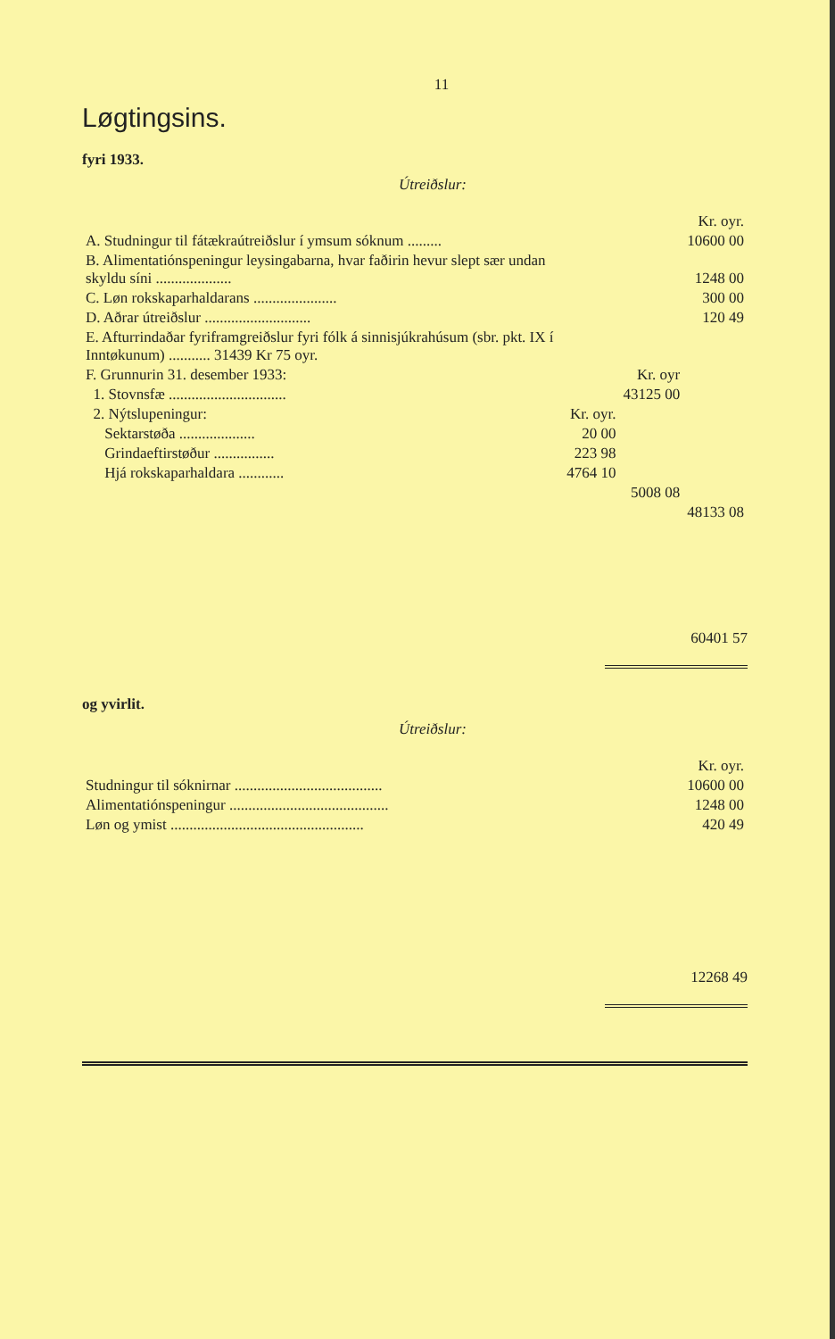11
Løgtingsins.
fyri 1933.
Útreiðslur:
| | | | Kr. oyr. |
| A. Studningur til fátækraútreiðslur í ymsum sóknum ......... | | | 10600 00 |
| B. Alimentatiónspeningur leysingabarna, hvar faðirin hevur slept sær undan skyldu síni .................... | | | 1248 00 |
| C. Løn rokskaparhaldarans ...................... | | | 300 00 |
| D. Aðrar útreiðslur ............................ | | | 120 49 |
| E. Afturrindaðar fyriframgreiðslur fyri fólk á sinnisjúkrahúsum (sbr. pkt. IX í Inntøkunum) ........... 31439 Kr 75 oyr. | | | |
| F. Grunnurin 31. desember 1933: | | Kr. oyr | |
| 1. Stovnsfæ ............................... | | 43125 00 | |
| 2. Nýtslupeningur: | Kr. oyr. | | |
| Sektarstøða .................... | 20 00 | | |
| Grindaeftirstøður ................ | 223 98 | | |
| Hjá rokskaparhaldara ............ | 4764 10 | | |
| | | 5008 08 | |
| | | | 48133 08 |
60401 57
og yvirlit.
Útreiðslur:
| | Kr. oyr. |
| Studningur til sóknirnar ....................................... | 10600 00 |
| Alimentatiónspeningur .......................................... | 1248 00 |
| Løn og ymist ................................................... | 420 49 |
12268 49